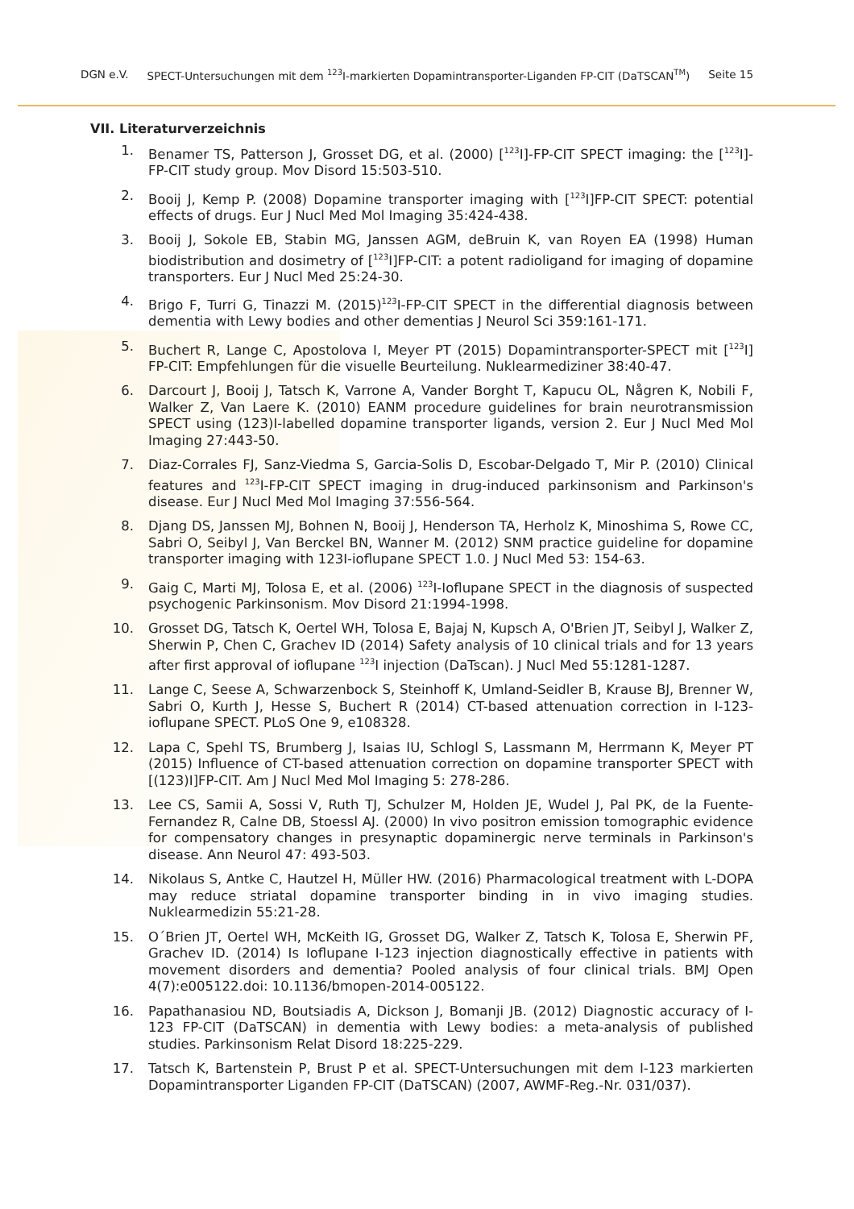DGN e.V. SPECT-Untersuchungen mit dem <sup>123</sup>I-markierten Dopamintransporter-Liganden FP-CIT (DaTSCAN<sup>TM</sup>) Seite 15
VII. Literaturverzeichnis
1. Benamer TS, Patterson J, Grosset DG, et al. (2000) [<sup>123</sup>I]-FP-CIT SPECT imaging: the [<sup>123</sup>I]-FP-CIT study group. Mov Disord 15:503-510.
2. Booij J, Kemp P. (2008) Dopamine transporter imaging with [<sup>123</sup>I]FP-CIT SPECT: potential effects of drugs. Eur J Nucl Med Mol Imaging 35:424-438.
3. Booij J, Sokole EB, Stabin MG, Janssen AGM, deBruin K, van Royen EA (1998) Human biodistribution and dosimetry of [<sup>123</sup>I]FP-CIT: a potent radioligand for imaging of dopamine transporters. Eur J Nucl Med 25:24-30.
4. Brigo F, Turri G, Tinazzi M. (2015)<sup>123</sup>I-FP-CIT SPECT in the differential diagnosis between dementia with Lewy bodies and other dementias J Neurol Sci 359:161-171.
5. Buchert R, Lange C, Apostolova I, Meyer PT (2015) Dopamintransporter-SPECT mit [<sup>123</sup>I] FP-CIT: Empfehlungen für die visuelle Beurteilung. Nuklearmediziner 38:40-47.
6. Darcourt J, Booij J, Tatsch K, Varrone A, Vander Borght T, Kapucu OL, Någren K, Nobili F, Walker Z, Van Laere K. (2010) EANM procedure guidelines for brain neurotransmission SPECT using (123)I-labelled dopamine transporter ligands, version 2. Eur J Nucl Med Mol Imaging 27:443-50.
7. Diaz-Corrales FJ, Sanz-Viedma S, Garcia-Solis D, Escobar-Delgado T, Mir P. (2010) Clinical features and <sup>123</sup>I-FP-CIT SPECT imaging in drug-induced parkinsonism and Parkinson's disease. Eur J Nucl Med Mol Imaging 37:556-564.
8. Djang DS, Janssen MJ, Bohnen N, Booij J, Henderson TA, Herholz K, Minoshima S, Rowe CC, Sabri O, Seibyl J, Van Berckel BN, Wanner M. (2012) SNM practice guideline for dopamine transporter imaging with 123I-ioflupane SPECT 1.0. J Nucl Med 53: 154-63.
9. Gaig C, Marti MJ, Tolosa E, et al. (2006) <sup>123</sup>I-Ioflupane SPECT in the diagnosis of suspected psychogenic Parkinsonism. Mov Disord 21:1994-1998.
10. Grosset DG, Tatsch K, Oertel WH, Tolosa E, Bajaj N, Kupsch A, O'Brien JT, Seibyl J, Walker Z, Sherwin P, Chen C, Grachev ID (2014) Safety analysis of 10 clinical trials and for 13 years after first approval of ioflupane <sup>123</sup>I injection (DaTscan). J Nucl Med 55:1281-1287.
11. Lange C, Seese A, Schwarzenbock S, Steinhoff K, Umland-Seidler B, Krause BJ, Brenner W, Sabri O, Kurth J, Hesse S, Buchert R (2014) CT-based attenuation correction in I-123-ioflupane SPECT. PLoS One 9, e108328.
12. Lapa C, Spehl TS, Brumberg J, Isaias IU, Schlogl S, Lassmann M, Herrmann K, Meyer PT (2015) Influence of CT-based attenuation correction on dopamine transporter SPECT with [(123)I]FP-CIT. Am J Nucl Med Mol Imaging 5: 278-286.
13. Lee CS, Samii A, Sossi V, Ruth TJ, Schulzer M, Holden JE, Wudel J, Pal PK, de la Fuente-Fernandez R, Calne DB, Stoessl AJ. (2000) In vivo positron emission tomographic evidence for compensatory changes in presynaptic dopaminergic nerve terminals in Parkinson's disease. Ann Neurol 47: 493-503.
14. Nikolaus S, Antke C, Hautzel H, Müller HW. (2016) Pharmacological treatment with L-DOPA may reduce striatal dopamine transporter binding in in vivo imaging studies. Nuklearmedizin 55:21-28.
15. O´Brien JT, Oertel WH, McKeith IG, Grosset DG, Walker Z, Tatsch K, Tolosa E, Sherwin PF, Grachev ID. (2014) Is Ioflupane I-123 injection diagnostically effective in patients with movement disorders and dementia? Pooled analysis of four clinical trials. BMJ Open 4(7):e005122.doi: 10.1136/bmopen-2014-005122.
16. Papathanasiou ND, Boutsiadis A, Dickson J, Bomanji JB. (2012) Diagnostic accuracy of I-123 FP-CIT (DaTSCAN) in dementia with Lewy bodies: a meta-analysis of published studies. Parkinsonism Relat Disord 18:225-229.
17. Tatsch K, Bartenstein P, Brust P et al. SPECT-Untersuchungen mit dem I-123 markierten Dopamintransporter Liganden FP-CIT (DaTSCAN) (2007, AWMF-Reg.-Nr. 031/037).